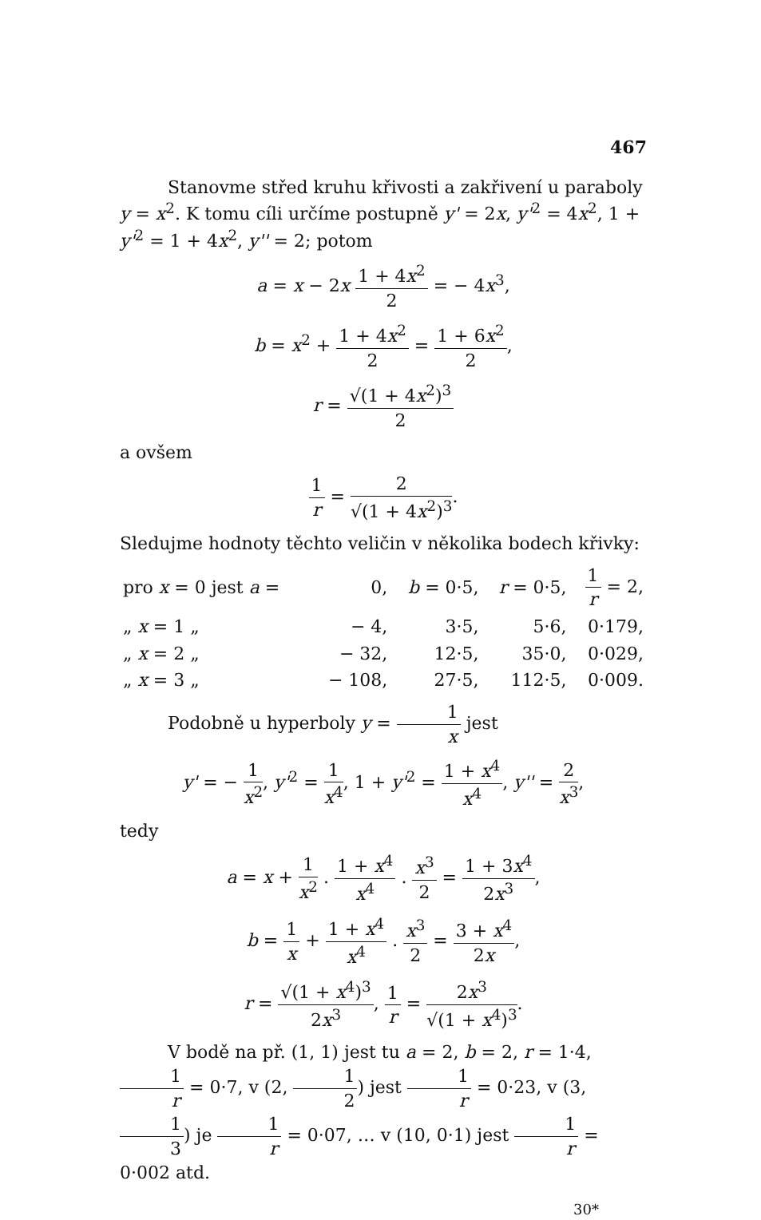467
Stanovme střed kruhu křivosti a zakřivení u paraboly y = x<sup>2</sup>. K tomu cíli určíme postupně y' = 2x, y'<sup>2</sup> = 4x<sup>2</sup>, 1 + y'<sup>2</sup> = 1 + 4x<sup>2</sup>, y'' = 2; potom
a = x − 2x 1 + 4x<sup>2</sup> 2 = − 4x<sup>3</sup>,
b = x<sup>2</sup> + 1 + 4x<sup>2</sup> 2 = 1 + 6x<sup>2</sup> 2,
r = √(1 + 4x<sup>2</sup>)<sup>3</sup> 2
a ovšem
1 r = 2 √(1 + 4x<sup>2</sup>)<sup>3</sup>.
Sledujme hodnoty těchto veličin v několika bodech křivky:
| pro x = 0 jest a = | 0, | b = 0·5, | r = 0·5, | 1 r = 2, |
| „ x = 1 „ | − 4, | 3·5, | 5·6, | 0·179, |
| „ x = 2 „ | − 32, | 12·5, | 35·0, | 0·029, |
| „ x = 3 „ | − 108, | 27·5, | 112·5, | 0·009. |
Podobně u hyperboly y = 1 x jest
y' = − 1 x<sup>2</sup>, y'<sup>2</sup> = 1 x<sup>4</sup>, 1 + y'<sup>2</sup> = 1 + x<sup>4</sup> x<sup>4</sup>, y'' = 2 x<sup>3</sup>,
tedy
a = x + 1 x<sup>2</sup> . 1 + x<sup>4</sup> x<sup>4</sup> . x<sup>3</sup> 2 = 1 + 3x<sup>4</sup> 2x<sup>3</sup>,
b = 1 x + 1 + x<sup>4</sup> x<sup>4</sup> . x<sup>3</sup> 2 = 3 + x<sup>4</sup> 2x,
r = √(1 + x<sup>4</sup>)<sup>3</sup> 2x<sup>3</sup>, 1 r = 2x<sup>3</sup> √(1 + x<sup>4</sup>)<sup>3</sup>.
V bodě na př. (1, 1) jest tu a = 2, b = 2, r = 1·4, 1 r = 0·7, v (2, 1 2) jest 1 r = 0·23, v (3, 1 3) je 1 r = 0·07, … v (10, 0·1) jest 1 r = 0·002 atd.
30*